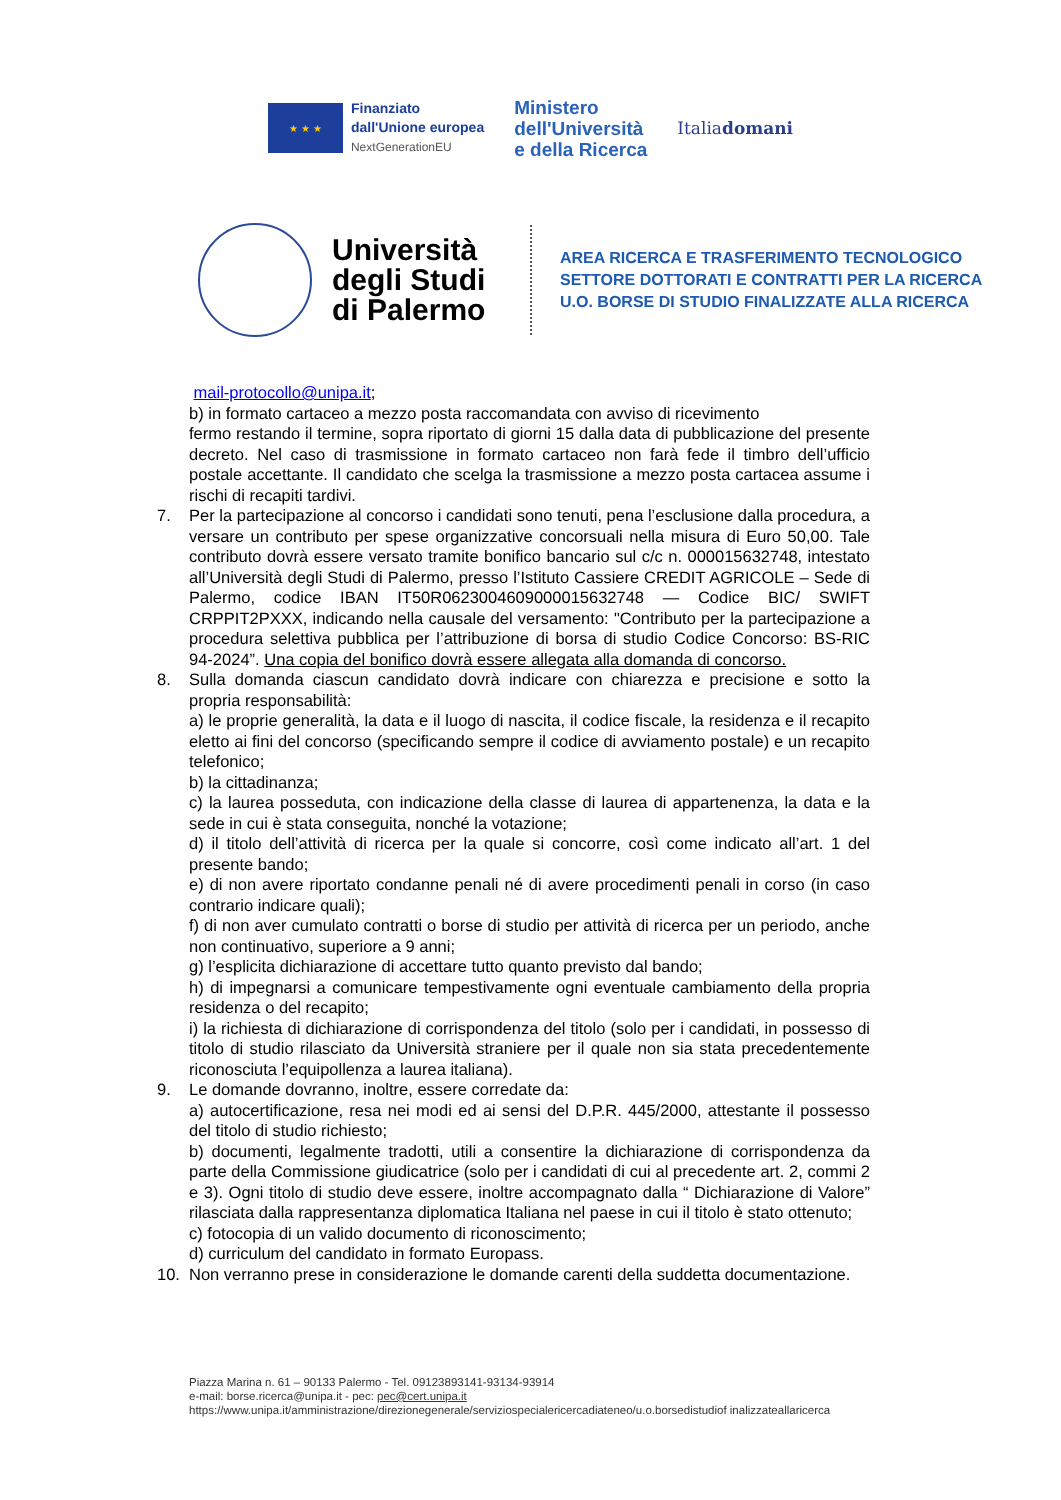★ ★ ★
Finanziato
dall'Unione europea
NextGenerationEU
Ministero
dell'Università
e della Ricerca
Italiadomani
Università degli Studi di Palermo
AREA RICERCA E TRASFERIMENTO TECNOLOGICO
SETTORE DOTTORATI E CONTRATTI PER LA RICERCA
U.O. BORSE DI STUDIO FINALIZZATE ALLA RICERCA
mail-protocollo@unipa.it;
b) in formato cartaceo a mezzo posta raccomandata con avviso di ricevimento
fermo restando il termine, sopra riportato di giorni 15 dalla data di pubblicazione del presente decreto. Nel caso di trasmissione in formato cartaceo non farà fede il timbro dell’ufficio postale accettante. Il candidato che scelga la trasmissione a mezzo posta cartacea assume i rischi di recapiti tardivi.
7. Per la partecipazione al concorso i candidati sono tenuti, pena l’esclusione dalla procedura, a versare un contributo per spese organizzative concorsuali nella misura di Euro 50,00. Tale contributo dovrà essere versato tramite bonifico bancario sul c/c n. 000015632748, intestato all’Università degli Studi di Palermo, presso l’Istituto Cassiere CREDIT AGRICOLE – Sede di Palermo, codice IBAN IT50R0623004609000015632748 — Codice BIC/ SWIFT CRPPIT2PXXX, indicando nella causale del versamento: "Contributo per la partecipazione a procedura selettiva pubblica per l’attribuzione di borsa di studio Codice Concorso: BS-RIC 94-2024”. Una copia del bonifico dovrà essere allegata alla domanda di concorso.
8. Sulla domanda ciascun candidato dovrà indicare con chiarezza e precisione e sotto la propria responsabilità:
a) le proprie generalità, la data e il luogo di nascita, il codice fiscale, la residenza e il recapito eletto ai fini del concorso (specificando sempre il codice di avviamento postale) e un recapito telefonico;
b) la cittadinanza;
c) la laurea posseduta, con indicazione della classe di laurea di appartenenza, la data e la sede in cui è stata conseguita, nonché la votazione;
d) il titolo dell’attività di ricerca per la quale si concorre, così come indicato all’art. 1 del presente bando;
e) di non avere riportato condanne penali né di avere procedimenti penali in corso (in caso contrario indicare quali);
f) di non aver cumulato contratti o borse di studio per attività di ricerca per un periodo, anche non continuativo, superiore a 9 anni;
g) l’esplicita dichiarazione di accettare tutto quanto previsto dal bando;
h) di impegnarsi a comunicare tempestivamente ogni eventuale cambiamento della propria residenza o del recapito;
i) la richiesta di dichiarazione di corrispondenza del titolo (solo per i candidati, in possesso di titolo di studio rilasciato da Università straniere per il quale non sia stata precedentemente riconosciuta l’equipollenza a laurea italiana).
9. Le domande dovranno, inoltre, essere corredate da:
a) autocertificazione, resa nei modi ed ai sensi del D.P.R. 445/2000, attestante il possesso del titolo di studio richiesto;
b) documenti, legalmente tradotti, utili a consentire la dichiarazione di corrispondenza da parte della Commissione giudicatrice (solo per i candidati di cui al precedente art. 2, commi 2 e 3). Ogni titolo di studio deve essere, inoltre accompagnato dalla “ Dichiarazione di Valore” rilasciata dalla rappresentanza diplomatica Italiana nel paese in cui il titolo è stato ottenuto;
c) fotocopia di un valido documento di riconoscimento;
d) curriculum del candidato in formato Europass.
10. Non verranno prese in considerazione le domande carenti della suddetta documentazione.
Piazza Marina n. 61 – 90133 Palermo - Tel. 09123893141-93134-93914
e-mail: borse.ricerca@unipa.it - pec: pec@cert.unipa.it
https://www.unipa.it/amministrazione/direzionegenerale/serviziospecialericercadiateneo/u.o.borsedistudiof inalizzateallaricerca